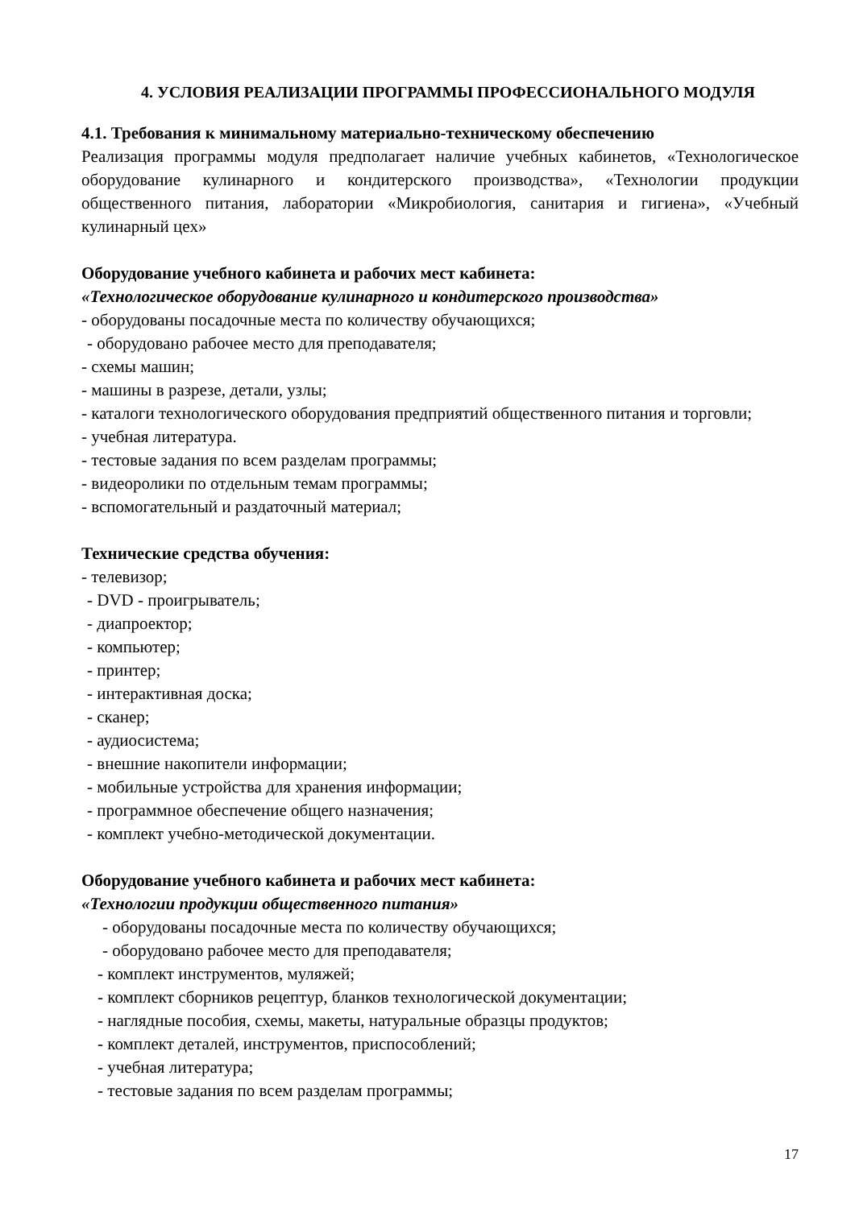4. УСЛОВИЯ РЕАЛИЗАЦИИ ПРОГРАММЫ ПРОФЕССИОНАЛЬНОГО МОДУЛЯ
4.1. Требования к минимальному материально-техническому обеспечению
Реализация программы модуля предполагает наличие учебных кабинетов, «Технологическое оборудование кулинарного и кондитерского производства», «Технологии продукции общественного питания, лаборатории «Микробиология, санитария и гигиена», «Учебный кулинарный цех»
Оборудование учебного кабинета и рабочих мест кабинета:
«Технологическое оборудование кулинарного и кондитерского производства»
- оборудованы посадочные места по количеству обучающихся;
- оборудовано рабочее место для преподавателя;
- схемы машин;
- машины в разрезе, детали, узлы;
- каталоги технологического оборудования предприятий общественного питания и торговли;
- учебная литература.
- тестовые задания по всем разделам программы;
- видеоролики по отдельным темам программы;
- вспомогательный и раздаточный материал;
Технические средства обучения:
- телевизор;
- DVD - проигрыватель;
- диапроектор;
- компьютер;
- принтер;
- интерактивная доска;
- сканер;
- аудиосистема;
- внешние накопители информации;
- мобильные устройства для хранения информации;
- программное обеспечение общего назначения;
- комплект учебно-методической документации.
Оборудование учебного кабинета и рабочих мест кабинета:
«Технологии продукции общественного питания»
- оборудованы посадочные места по количеству обучающихся;
- оборудовано рабочее место для преподавателя;
- комплект инструментов, муляжей;
- комплект сборников рецептур, бланков технологической документации;
- наглядные пособия, схемы, макеты, натуральные образцы продуктов;
- комплект деталей, инструментов, приспособлений;
- учебная литература;
- тестовые задания по всем разделам программы;
17